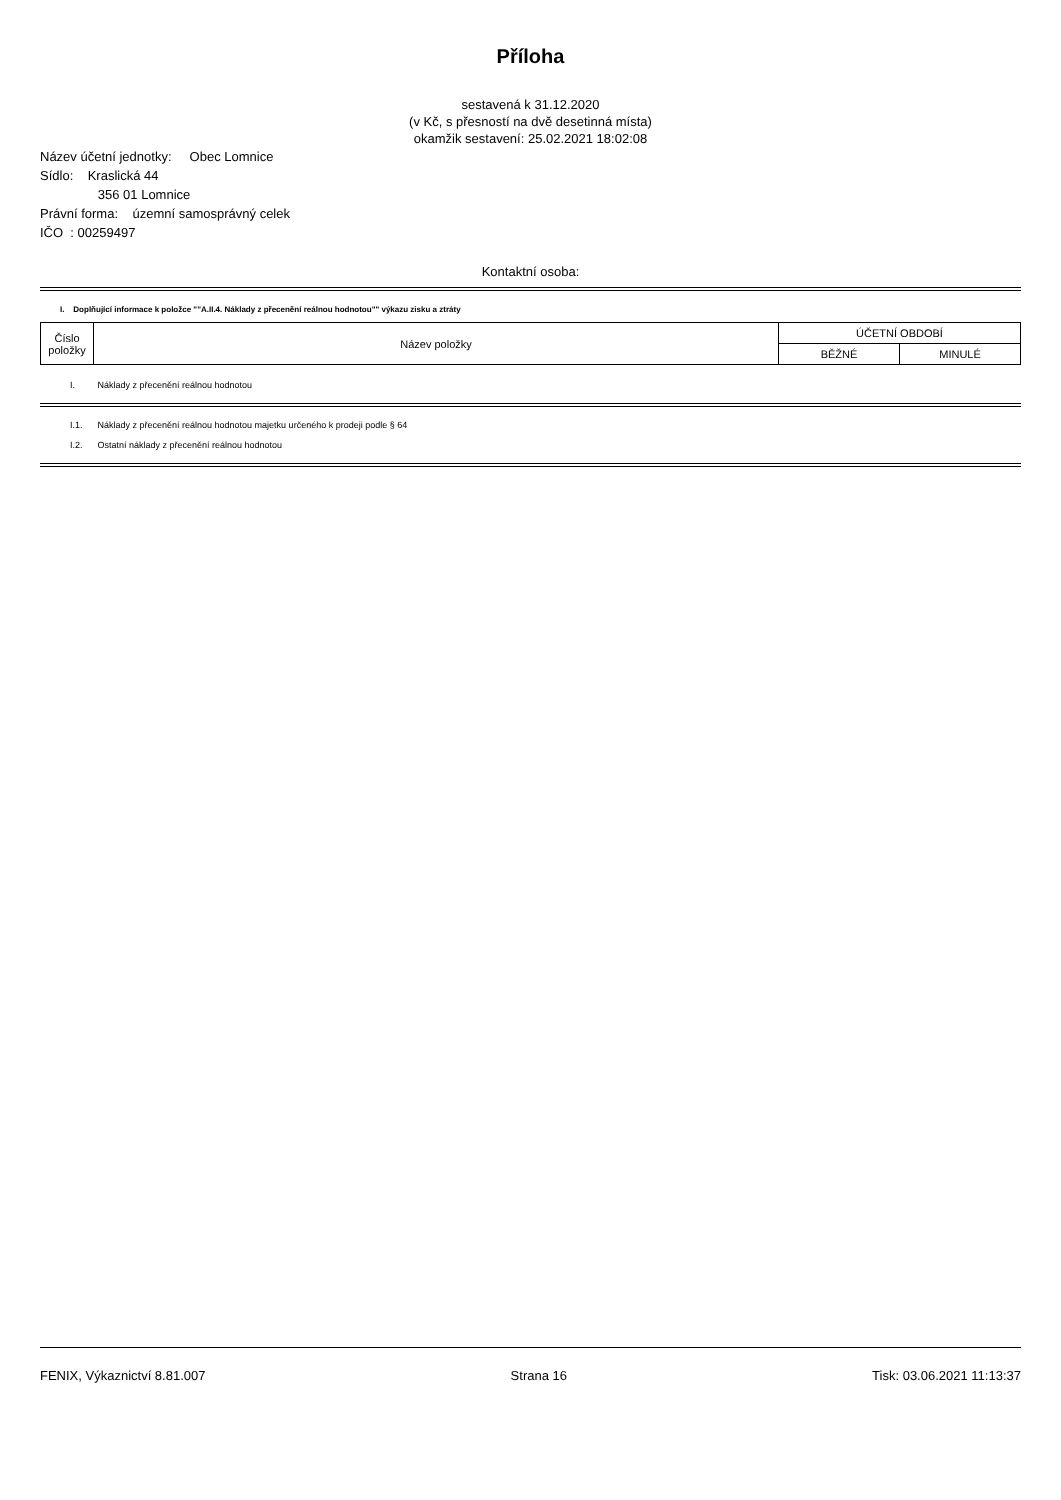Příloha
sestavená k 31.12.2020
(v Kč, s přesností na dvě desetinná místa)
okamžik sestavení: 25.02.2021 18:02:08
Název účetní jednotky: Obec Lomnice
Sídlo: Kraslická 44
356 01 Lomnice
Právní forma: územní samosprávný celek
IČO : 00259497
Kontaktní osoba:
I. Doplňující informace k položce ""A.II.4. Náklady z přecenění reálnou hodnotou"" výkazu zisku a ztráty
| Číslo položky | Název položky | ÚČETNÍ OBDOBÍ | |
| --- | --- | --- | --- |
| | | BĚŽNÉ | MINULÉ |
I. Náklady z přecenění reálnou hodnotou
I.1. Náklady z přecenění reálnou hodnotou majetku určeného k prodeji podle § 64
I.2. Ostatní náklady z přecenění reálnou hodnotou
FENIX, Výkaznictví 8.81.007 Strana 16 Tisk: 03.06.2021 11:13:37